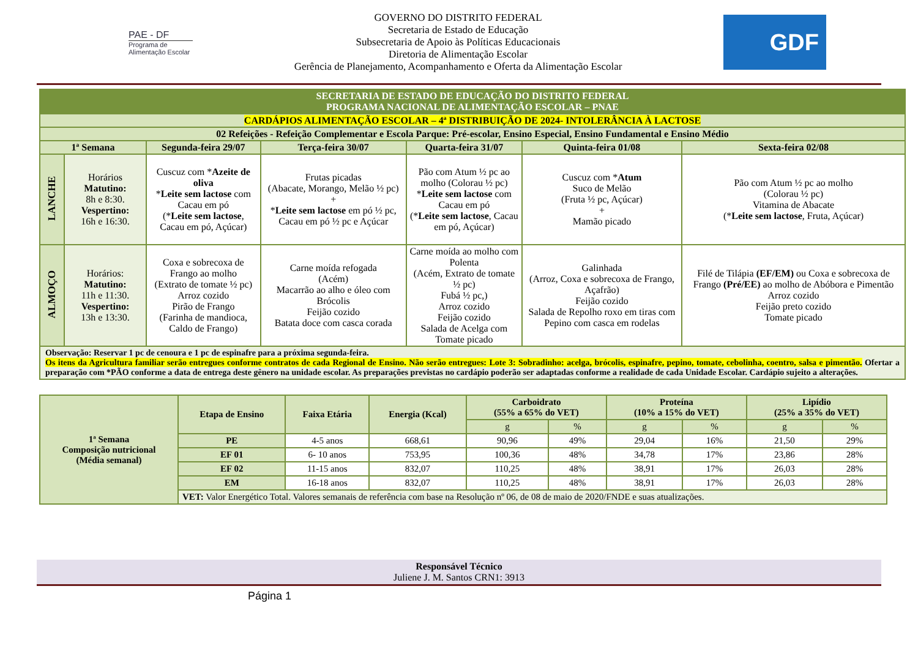PAE - DF
Programa de Alimentação Escolar
GOVERNO DO DISTRITO FEDERAL
Secretaria de Estado de Educação
Subsecretaria de Apoio às Políticas Educacionais
Diretoria de Alimentação Escolar
Gerência de Planejamento, Acompanhamento e Oferta da Alimentação Escolar
GDF
| SECRETARIA DE ESTADO DE EDUCAÇÃO DO DISTRITO FEDERAL PROGRAMA NACIONAL DE ALIMENTAÇÃO ESCOLAR – PNAE | | | | | | |
| CARDÁPIOS ALIMENTAÇÃO ESCOLAR – 4ª DISTRIBUIÇÃO DE 2024- INTOLERÂNCIA À LACTOSE | | | | | | |
| 02 Refeições - Refeição Complementar e Escola Parque: Pré-escolar, Ensino Especial, Ensino Fundamental e Ensino Médio | | | | | | |
| 1ª Semana | | Segunda-feira 29/07 | Terça-feira 30/07 | Quarta-feira 31/07 | Quinta-feira 01/08 | Sexta-feira 02/08 |
| LANCHE | Horários Matutino: 8h e 8:30. Vespertino: 16h e 16:30. | Cuscuz com * Azeite de oliva * Leite sem lactose com Cacau em pó (* Leite sem lactose , Cacau em pó, Açúcar) | Frutas picadas (Abacate, Morango, Melão ½ pc) + * Leite sem lactose em pó ½ pc, Cacau em pó ½ pc e Açúcar | Pão com Atum ½ pc ao molho (Colorau ½ pc) * Leite sem lactose com Cacau em pó (* Leite sem lactose , Cacau em pó, Açúcar) | Cuscuz com * Atum Suco de Melão (Fruta ½ pc, Açúcar) + Mamão picado | Pão com Atum ½ pc ao molho (Colorau ½ pc) Vitamina de Abacate (* Leite sem lactose , Fruta, Açúcar) |
| ALMOÇO | Horários: Matutino: 11h e 11:30. Vespertino: 13h e 13:30. | Coxa e sobrecoxa de Frango ao molho (Extrato de tomate ½ pc) Arroz cozido Pirão de Frango (Farinha de mandioca, Caldo de Frango) | Carne moída refogada (Acém) Macarrão ao alho e óleo com Brócolis Feijão cozido Batata doce com casca corada | Carne moída ao molho com Polenta (Acém, Extrato de tomate ½ pc) Fubá ½ pc,) Arroz cozido Feijão cozido Salada de Acelga com Tomate picado | Galinhada (Arroz, Coxa e sobrecoxa de Frango, Açafrão) Feijão cozido Salada de Repolho roxo em tiras com Pepino com casca em rodelas | Filé de Tilápia (EF/EM) ou Coxa e sobrecoxa de Frango (Pré/EE) ao molho de Abóbora e Pimentão Arroz cozido Feijão preto cozido Tomate picado |
| Observação: Reservar 1 pc de cenoura e 1 pc de espinafre para a próxima segunda-feira. Os itens da Agricultura familiar serão entregues conforme contratos de cada Regional de Ensino. Não serão entregues: Lote 3: Sobradinho: acelga, brócolis, espinafre, pepino, tomate, cebolinha, coentro, salsa e pimentão. Ofertar a preparação com *PÃO conforme a data de entrega deste gênero na unidade escolar. As preparações previstas no cardápio poderão ser adaptadas conforme a realidade de cada Unidade Escolar. Cardápio sujeito a alterações. | | | | | | |
| 1ª Semana Composição nutricional (Média semanal) | Etapa de Ensino | Faixa Etária | Energia (Kcal) | Carboidrato (55% a 65% do VET) | | Proteína (10% a 15% do VET) | | Lipídio (25% a 35% do VET) | |
| --- | --- | --- | --- | --- | --- | --- | --- | --- | --- |
| | | | | g | % | g | % | g | % |
| | PE | 4-5 anos | 668,61 | 90,96 | 49% | 29,04 | 16% | 21,50 | 29% |
| | EF 01 | 6- 10 anos | 753,95 | 100,36 | 48% | 34,78 | 17% | 23,86 | 28% |
| | EF 02 | 11-15 anos | 832,07 | 110,25 | 48% | 38,91 | 17% | 26,03 | 28% |
| | EM | 16-18 anos | 832,07 | 110,25 | 48% | 38,91 | 17% | 26,03 | 28% |
| | VET: Valor Energético Total. Valores semanais de referência com base na Resolução nº 06, de 08 de maio de 2020/FNDE e suas atualizações. | | | | | | | | |
Responsável Técnico
Juliene J. M. Santos CRN1: 3913
Página 1